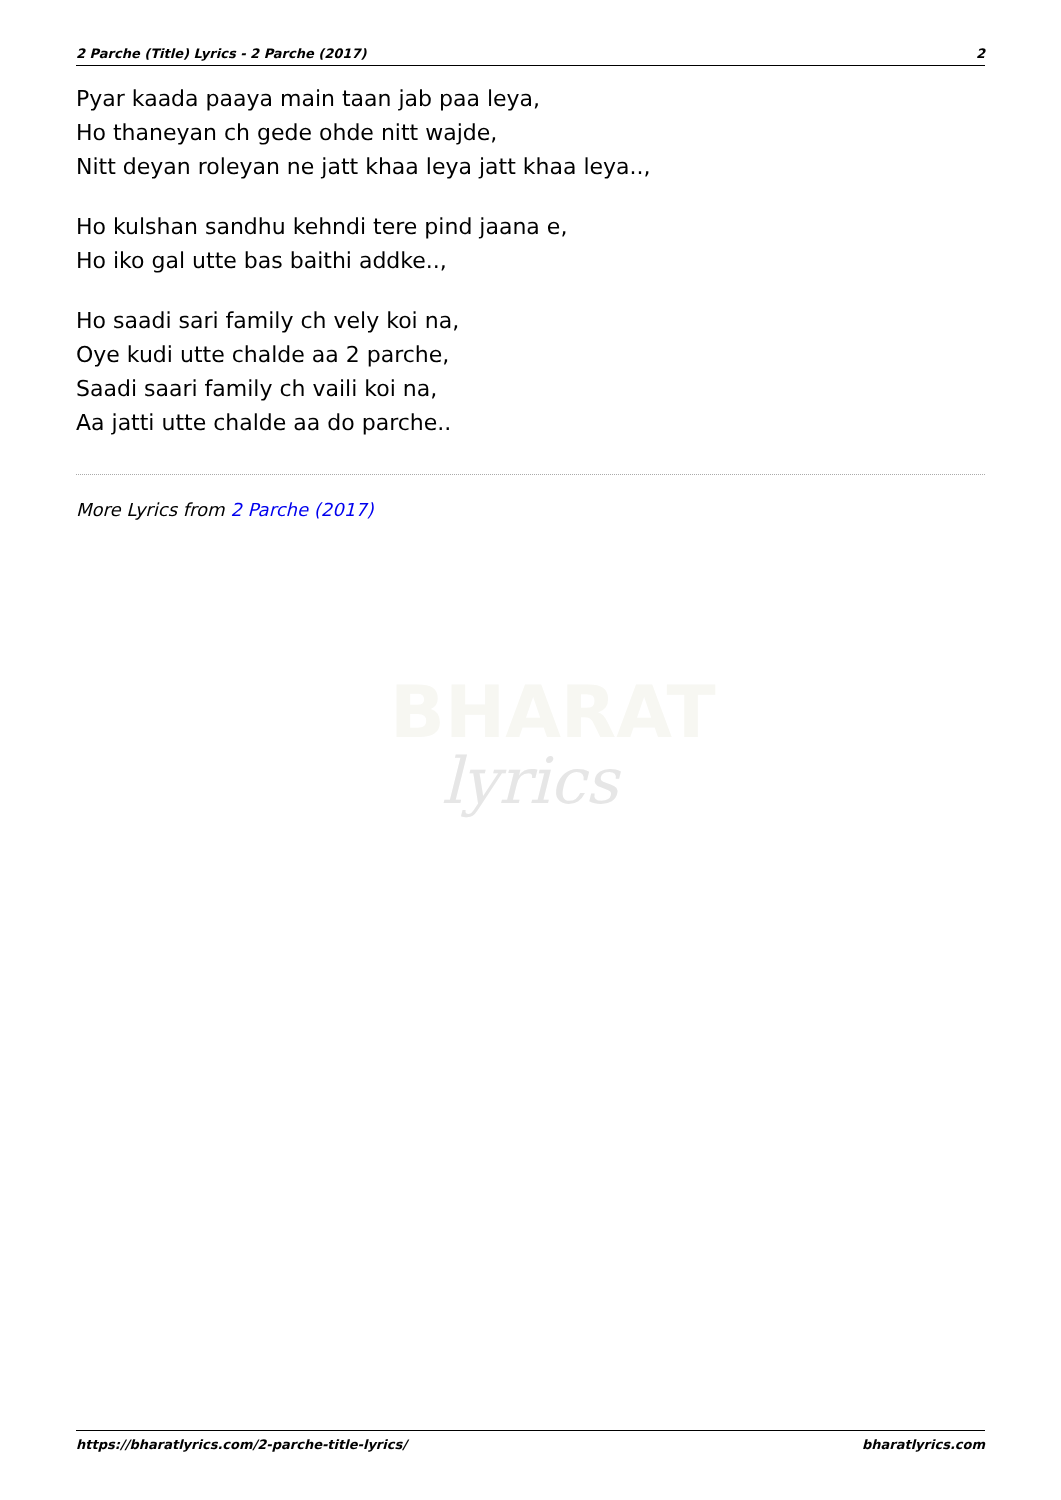2 Parche (Title) Lyrics - 2 Parche (2017) 2
Pyar kaada paaya main taan jab paa leya,
Ho thaneyan ch gede ohde nitt wajde,
Nitt deyan roleyan ne jatt khaa leya jatt khaa leya..,
Ho kulshan sandhu kehndi tere pind jaana e,
Ho iko gal utte bas baithi addke..,
Ho saadi sari family ch vely koi na,
Oye kudi utte chalde aa 2 parche,
Saadi saari family ch vaili koi na,
Aa jatti utte chalde aa do parche..
More Lyrics from 2 Parche (2017)
BHARAT
lyrics
https://bharatlyrics.com/2-parche-title-lyrics/ bharatlyrics.com